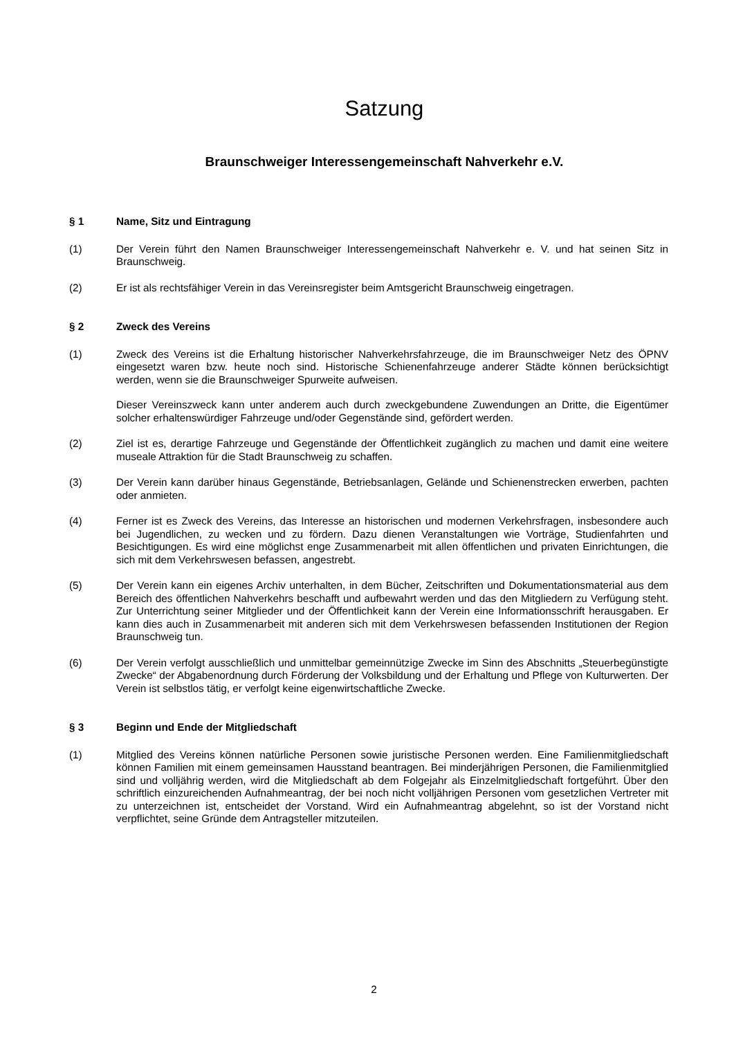Satzung
Braunschweiger Interessengemeinschaft Nahverkehr e.V.
§ 1 Name, Sitz und Eintragung
(1) Der Verein führt den Namen Braunschweiger Interessengemeinschaft Nahverkehr e. V. und hat seinen Sitz in Braunschweig.
(2) Er ist als rechtsfähiger Verein in das Vereinsregister beim Amtsgericht Braunschweig eingetragen.
§ 2 Zweck des Vereins
(1) Zweck des Vereins ist die Erhaltung historischer Nahverkehrsfahrzeuge, die im Braunschweiger Netz des ÖPNV eingesetzt waren bzw. heute noch sind. Historische Schienenfahrzeuge anderer Städte können berücksichtigt werden, wenn sie die Braunschweiger Spurweite aufweisen.
Dieser Vereinszweck kann unter anderem auch durch zweckgebundene Zuwendungen an Dritte, die Eigentümer solcher erhaltenswürdiger Fahrzeuge und/oder Gegenstände sind, gefördert werden.
(2) Ziel ist es, derartige Fahrzeuge und Gegenstände der Öffentlichkeit zugänglich zu machen und damit eine weitere museale Attraktion für die Stadt Braunschweig zu schaffen.
(3) Der Verein kann darüber hinaus Gegenstände, Betriebsanlagen, Gelände und Schienenstrecken erwerben, pachten oder anmieten.
(4) Ferner ist es Zweck des Vereins, das Interesse an historischen und modernen Verkehrsfragen, insbesondere auch bei Jugendlichen, zu wecken und zu fördern. Dazu dienen Veranstaltungen wie Vorträge, Studienfahrten und Besichtigungen. Es wird eine möglichst enge Zusammenarbeit mit allen öffentlichen und privaten Einrichtungen, die sich mit dem Verkehrswesen befassen, angestrebt.
(5) Der Verein kann ein eigenes Archiv unterhalten, in dem Bücher, Zeitschriften und Dokumentationsmaterial aus dem Bereich des öffentlichen Nahverkehrs beschafft und aufbewahrt werden und das den Mitgliedern zu Verfügung steht. Zur Unterrichtung seiner Mitglieder und der Öffentlichkeit kann der Verein eine Informationsschrift herausgaben. Er kann dies auch in Zusammenarbeit mit anderen sich mit dem Verkehrswesen befassenden Institutionen der Region Braunschweig tun.
(6) Der Verein verfolgt ausschließlich und unmittelbar gemeinnützige Zwecke im Sinn des Abschnitts „Steuerbegünstigte Zwecke“ der Abgabenordnung durch Förderung der Volksbildung und der Erhaltung und Pflege von Kulturwerten. Der Verein ist selbstlos tätig, er verfolgt keine eigenwirtschaftliche Zwecke.
§ 3 Beginn und Ende der Mitgliedschaft
(1) Mitglied des Vereins können natürliche Personen sowie juristische Personen werden. Eine Familienmitgliedschaft können Familien mit einem gemeinsamen Hausstand beantragen. Bei minderjährigen Personen, die Familienmitglied sind und volljährig werden, wird die Mitgliedschaft ab dem Folgejahr als Einzelmitgliedschaft fortgeführt. Über den schriftlich einzureichenden Aufnahmeantrag, der bei noch nicht volljährigen Personen vom gesetzlichen Vertreter mit zu unterzeichnen ist, entscheidet der Vorstand. Wird ein Aufnahmeantrag abgelehnt, so ist der Vorstand nicht verpflichtet, seine Gründe dem Antragsteller mitzuteilen.
2